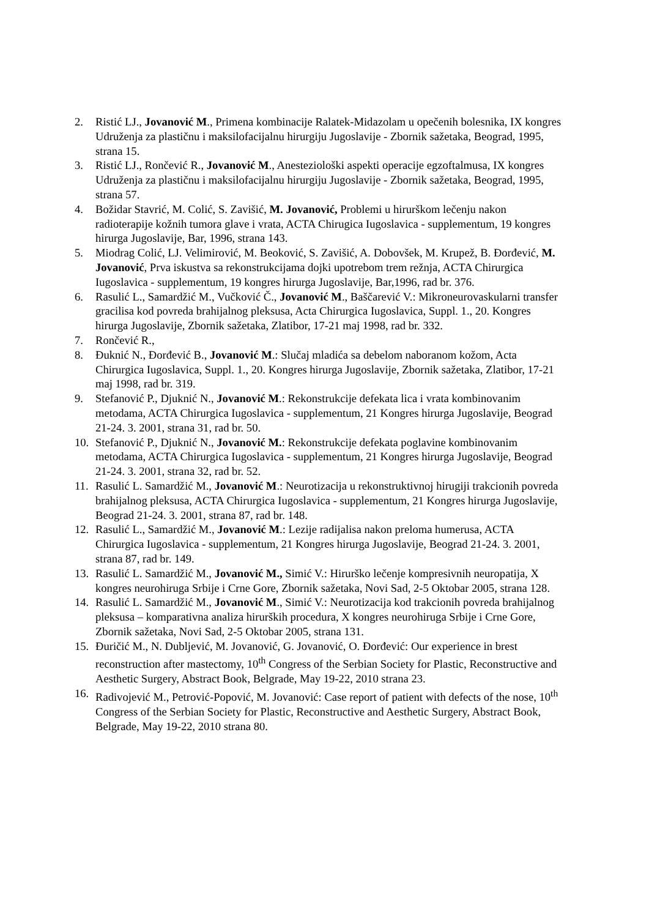2. Ristić LJ., Jovanović M., Primena kombinacije Ralatek-Midazolam u opečenih bolesnika, IX kongres Udruženja za plastičnu i maksilofacijalnu hirurgiju Jugoslavije - Zbornik sažetaka, Beograd, 1995, strana 15.
3. Ristić LJ., Rončević R., Jovanović M., Anesteziološki aspekti operacije egzoftalmusa, IX kongres Udruženja za plastičnu i maksilofacijalnu hirurgiju Jugoslavije - Zbornik sažetaka, Beograd, 1995, strana 57.
4. Božidar Stavrić, M. Colić, S. Zavišić, M. Jovanović, Problemi u hirurškom lečenju nakon radioterapije kožnih tumora glave i vrata, ACTA Chirugica Iugoslavica - supplementum, 19 kongres hirurga Jugoslavije, Bar, 1996, strana 143.
5. Miodrag Colić, LJ. Velimirović, M. Beoković, S. Zavišić, A. Dobovšek, M. Krupež, B. Đorđević, M. Jovanović, Prva iskustva sa rekonstrukcijama dojki upotrebom trem režnja, ACTA Chirurgica Iugoslavica - supplementum, 19 kongres hirurga Jugoslavije, Bar,1996, rad br. 376.
6. Rasulić L., Samardžić M., Vučković Č., Jovanović M., Baščarević V.: Mikroneurovaskularni transfer gracilisa kod povreda brahijalnog pleksusa, Acta Chirurgica Iugoslavica, Suppl. 1., 20. Kongres hirurga Jugoslavije, Zbornik sažetaka, Zlatibor, 17-21 maj 1998, rad br. 332.
7. Rončević R.,
8. Đuknić N., Đorđević B., Jovanović M.: Slučaj mladića sa debelom naboranom kožom, Acta Chirurgica Iugoslavica, Suppl. 1., 20. Kongres hirurga Jugoslavije, Zbornik sažetaka, Zlatibor, 17-21 maj 1998, rad br. 319.
9. Stefanović P., Djuknić N., Jovanović M.: Rekonstrukcije defekata lica i vrata kombinovanim metodama, ACTA Chirurgica Iugoslavica - supplementum, 21 Kongres hirurga Jugoslavije, Beograd 21-24. 3. 2001, strana 31, rad br. 50.
10. Stefanović P., Djuknić N., Jovanović M.: Rekonstrukcije defekata poglavine kombinovanim metodama, ACTA Chirurgica Iugoslavica - supplementum, 21 Kongres hirurga Jugoslavije, Beograd 21-24. 3. 2001, strana 32, rad br. 52.
11. Rasulić L. Samardžić M., Jovanović M.: Neurotizacija u rekonstruktivnoj hirugiji trakcionih povreda brahijalnog pleksusa, ACTA Chirurgica Iugoslavica - supplementum, 21 Kongres hirurga Jugoslavije, Beograd 21-24. 3. 2001, strana 87, rad br. 148.
12. Rasulić L., Samardžić M., Jovanović M.: Lezije radijalisa nakon preloma humerusa, ACTA Chirurgica Iugoslavica - supplementum, 21 Kongres hirurga Jugoslavije, Beograd 21-24. 3. 2001, strana 87, rad br. 149.
13. Rasulić L. Samardžić M., Jovanović M., Simić V.: Hirurško lečenje kompresivnih neuropatija, X kongres neurohiruga Srbije i Crne Gore, Zbornik sažetaka, Novi Sad, 2-5 Oktobar 2005, strana 128.
14. Rasulić L. Samardžić M., Jovanović M., Simić V.: Neurotizacija kod trakcionih povreda brahijalnog pleksusa – komparativna analiza hirurških procedura, X kongres neurohiruga Srbije i Crne Gore, Zbornik sažetaka, Novi Sad, 2-5 Oktobar 2005, strana 131.
15. Đuričić M., N. Dubljević, M. Jovanović, G. Jovanović, O. Đorđević: Our experience in brest reconstruction after mastectomy, 10<sup>th</sup> Congress of the Serbian Society for Plastic, Reconstructive and Aesthetic Surgery, Abstract Book, Belgrade, May 19-22, 2010 strana 23.
16. Radivojević M., Petrović-Popović, M. Jovanović: Case report of patient with defects of the nose, 10<sup>th</sup> Congress of the Serbian Society for Plastic, Reconstructive and Aesthetic Surgery, Abstract Book, Belgrade, May 19-22, 2010 strana 80.